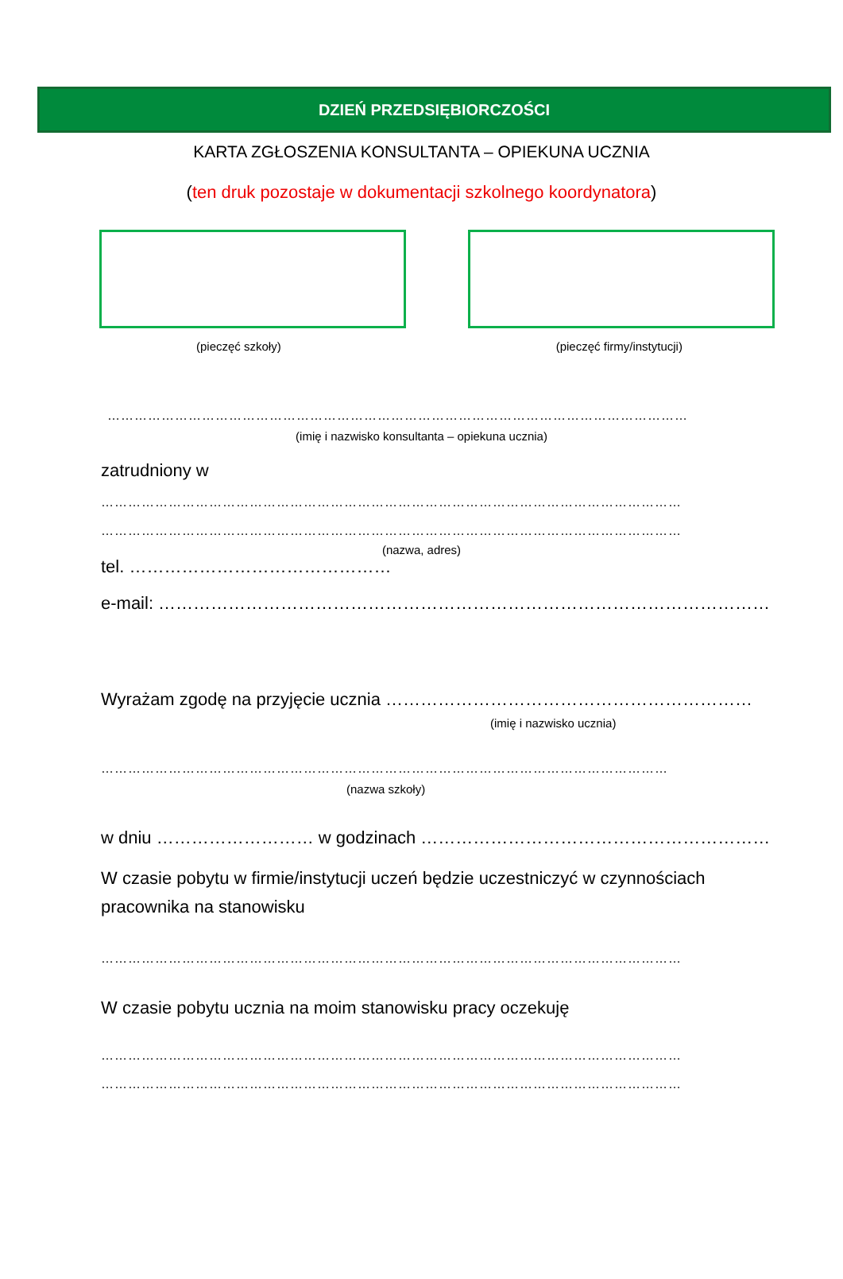DZIEŃ PRZEDSIĘBIORCZOŚCI
KARTA ZGŁOSZENIA KONSULTANTA – OPIEKUNA UCZNIA
(ten druk pozostaje w dokumentacji szkolnego koordynatora)
(pieczęć szkoły) (pieczęć firmy/instytucji)
…………………………………………………………………………………………………………………
(imię i nazwisko konsultanta – opiekuna ucznia)
zatrudniony w
…………………………………………………………………………………………………………………
…………………………………………………………………………………………………………………
(nazwa, adres)
tel. ………………………………………
e-mail: ……………………………………………………………………………………………
Wyrażam zgodę na przyjęcie ucznia ………………………………………………………
(imię i nazwisko ucznia)
………………………………………………………………………………………………………………
(nazwa szkoły)
w dniu ……………………… w godzinach ……………………………………………………
W czasie pobytu w firmie/instytucji uczeń będzie uczestniczyć w czynnościach
pracownika na stanowisku
…………………………………………………………………………………………………………………
W czasie pobytu ucznia na moim stanowisku pracy oczekuję
…………………………………………………………………………………………………………………
…………………………………………………………………………………………………………………